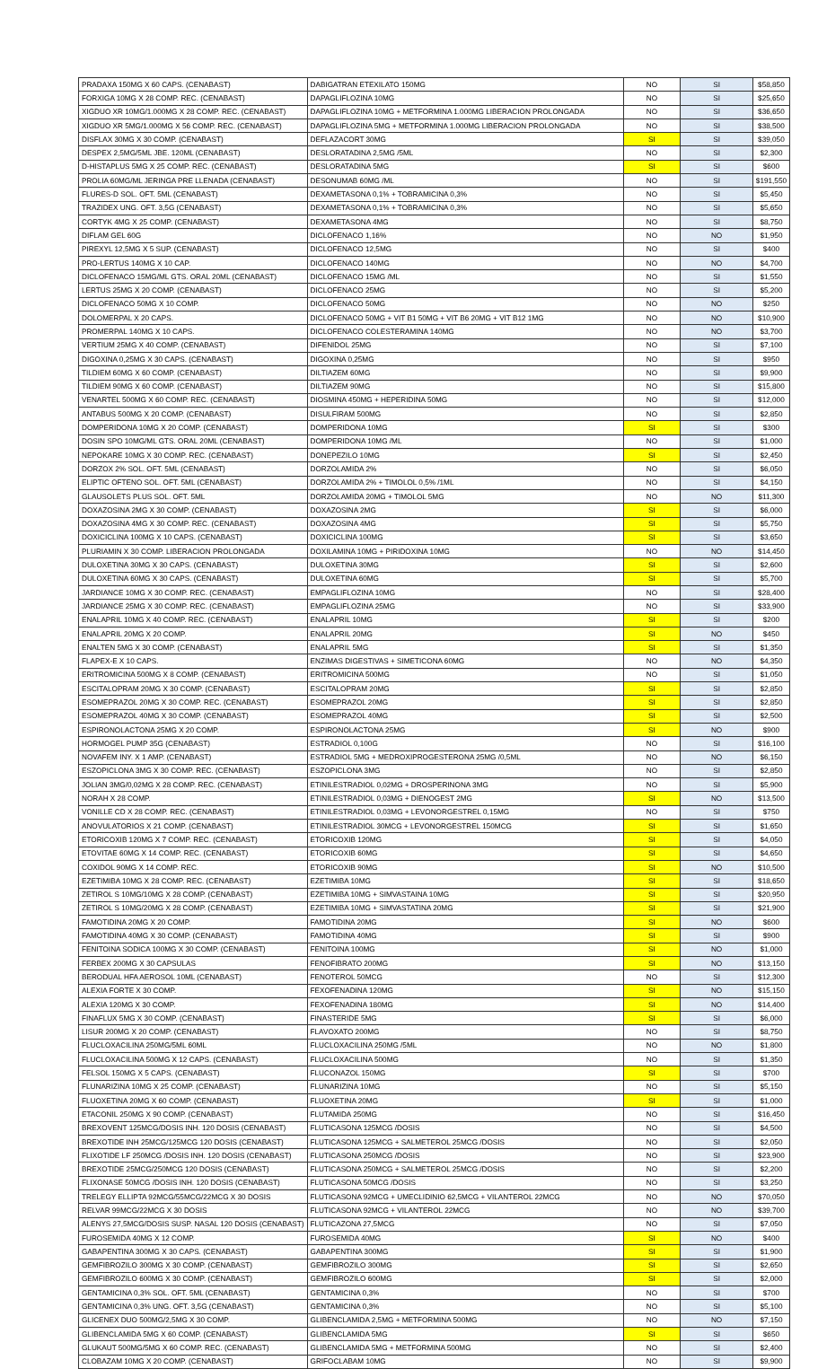| PRADAXA 150MG X 60 CAPS. (CENABAST) | DABIGATRAN ETEXILATO 150MG | NO | SI | $58,850 |
| FORXIGA 10MG X 28 COMP. REC. (CENABAST) | DAPAGLIFLOZINA 10MG | NO | SI | $25,650 |
| XIGDUO XR 10MG/1.000MG X 28 COMP. REC. (CENABAST) | DAPAGLIFLOZINA 10MG + METFORMINA 1.000MG LIBERACION PROLONGADA | NO | SI | $36,650 |
| XIGDUO XR 5MG/1.000MG X 56 COMP. REC. (CENABAST) | DAPAGLIFLOZINA 5MG + METFORMINA 1.000MG LIBERACION PROLONGADA | NO | SI | $38,500 |
| DISFLAX 30MG X 30 COMP. (CENABAST) | DEFLAZACORT 30MG | SI | SI | $39,050 |
| DESPEX 2,5MG/5ML JBE. 120ML (CENABAST) | DESLORATADINA 2,5MG /5ML | NO | SI | $2,300 |
| D-HISTAPLUS 5MG X 25 COMP. REC. (CENABAST) | DESLORATADINA 5MG | SI | SI | $600 |
| PROLIA 60MG/ML JERINGA PRE LLENADA (CENABAST) | DESONUMAB 60MG /ML | NO | SI | $191,550 |
| FLURES-D SOL. OFT. 5ML (CENABAST) | DEXAMETASONA 0,1% + TOBRAMICINA 0,3% | NO | SI | $5,450 |
| TRAZIDEX UNG. OFT. 3,5G (CENABAST) | DEXAMETASONA 0,1% + TOBRAMICINA 0,3% | NO | SI | $5,650 |
| CORTYK 4MG X 25 COMP. (CENABAST) | DEXAMETASONA 4MG | NO | SI | $8,750 |
| DIFLAM GEL 60G | DICLOFENACO 1,16% | NO | NO | $1,950 |
| PIREXYL 12,5MG X 5 SUP. (CENABAST) | DICLOFENACO 12,5MG | NO | SI | $400 |
| PRO-LERTUS 140MG X 10 CAP. | DICLOFENACO 140MG | NO | NO | $4,700 |
| DICLOFENACO 15MG/ML GTS. ORAL 20ML (CENABAST) | DICLOFENACO 15MG /ML | NO | SI | $1,550 |
| LERTUS 25MG X 20 COMP. (CENABAST) | DICLOFENACO 25MG | NO | SI | $5,200 |
| DICLOFENACO 50MG X 10 COMP. | DICLOFENACO 50MG | NO | NO | $250 |
| DOLOMERPAL X 20 CAPS. | DICLOFENACO 50MG + VIT B1 50MG + VIT B6 20MG + VIT B12 1MG | NO | NO | $10,900 |
| PROMERPAL 140MG X 10 CAPS. | DICLOFENACO COLESTERAMINA 140MG | NO | NO | $3,700 |
| VERTIUM 25MG X 40 COMP. (CENABAST) | DIFENIDOL 25MG | NO | SI | $7,100 |
| DIGOXINA 0,25MG X 30 CAPS. (CENABAST) | DIGOXINA 0,25MG | NO | SI | $950 |
| TILDIEM 60MG X 60 COMP. (CENABAST) | DILTIAZEM 60MG | NO | SI | $9,900 |
| TILDIEM 90MG X 60 COMP. (CENABAST) | DILTIAZEM 90MG | NO | SI | $15,800 |
| VENARTEL 500MG X 60 COMP. REC. (CENABAST) | DIOSMINA 450MG + HEPERIDINA 50MG | NO | SI | $12,000 |
| ANTABUS 500MG X 20 COMP. (CENABAST) | DISULFIRAM 500MG | NO | SI | $2,850 |
| DOMPERIDONA 10MG X 20 COMP. (CENABAST) | DOMPERIDONA 10MG | SI | SI | $300 |
| DOSIN SPO 10MG/ML GTS. ORAL 20ML (CENABAST) | DOMPERIDONA 10MG /ML | NO | SI | $1,000 |
| NEPOKARE 10MG X 30 COMP. REC. (CENABAST) | DONEPEZILO 10MG | SI | SI | $2,450 |
| DORZOX 2% SOL. OFT. 5ML (CENABAST) | DORZOLAMIDA 2% | NO | SI | $6,050 |
| ELIPTIC OFTENO SOL. OFT. 5ML (CENABAST) | DORZOLAMIDA 2% + TIMOLOL 0,5% /1ML | NO | SI | $4,150 |
| GLAUSOLETS PLUS SOL. OFT. 5ML | DORZOLAMIDA 20MG + TIMOLOL 5MG | NO | NO | $11,300 |
| DOXAZOSINA 2MG X 30 COMP. (CENABAST) | DOXAZOSINA 2MG | SI | SI | $6,000 |
| DOXAZOSINA 4MG X 30 COMP. REC. (CENABAST) | DOXAZOSINA 4MG | SI | SI | $5,750 |
| DOXICICLINA 100MG X 10 CAPS. (CENABAST) | DOXICICLINA 100MG | SI | SI | $3,650 |
| PLURIAMIN X 30 COMP. LIBERACION PROLONGADA | DOXILAMINA 10MG + PIRIDOXINA 10MG | NO | NO | $14,450 |
| DULOXETINA 30MG X 30 CAPS. (CENABAST) | DULOXETINA 30MG | SI | SI | $2,600 |
| DULOXETINA 60MG X 30 CAPS. (CENABAST) | DULOXETINA 60MG | SI | SI | $5,700 |
| JARDIANCE 10MG X 30 COMP. REC. (CENABAST) | EMPAGLIFLOZINA 10MG | NO | SI | $28,400 |
| JARDIANCE 25MG X 30 COMP. REC. (CENABAST) | EMPAGLIFLOZINA 25MG | NO | SI | $33,900 |
| ENALAPRIL 10MG X 40 COMP. REC. (CENABAST) | ENALAPRIL 10MG | SI | SI | $200 |
| ENALAPRIL 20MG X 20 COMP. | ENALAPRIL 20MG | SI | NO | $450 |
| ENALTEN 5MG X 30 COMP. (CENABAST) | ENALAPRIL 5MG | SI | SI | $1,350 |
| FLAPEX-E X 10 CAPS. | ENZIMAS DIGESTIVAS + SIMETICONA 60MG | NO | NO | $4,350 |
| ERITROMICINA 500MG X 8 COMP. (CENABAST) | ERITROMICINA 500MG | NO | SI | $1,050 |
| ESCITALOPRAM 20MG X 30 COMP. (CENABAST) | ESCITALOPRAM 20MG | SI | SI | $2,850 |
| ESOMEPRAZOL 20MG X 30 COMP. REC. (CENABAST) | ESOMEPRAZOL 20MG | SI | SI | $2,850 |
| ESOMEPRAZOL 40MG X 30 COMP. (CENABAST) | ESOMEPRAZOL 40MG | SI | SI | $2,500 |
| ESPIRONOLACTONA 25MG X 20 COMP. | ESPIRONOLACTONA 25MG | SI | NO | $900 |
| HORMOGEL PUMP 35G (CENABAST) | ESTRADIOL 0,100G | NO | SI | $16,100 |
| NOVAFEM INY. X 1 AMP. (CENABAST) | ESTRADIOL 5MG + MEDROXIPROGESTERONA 25MG /0,5ML | NO | NO | $6,150 |
| ESZOPICLONA 3MG X 30 COMP. REC. (CENABAST) | ESZOPICLONA 3MG | NO | SI | $2,850 |
| JOLIAN 3MG/0,02MG X 28 COMP. REC. (CENABAST) | ETINILESTRADIOL 0,02MG + DROSPERINONA 3MG | NO | SI | $5,900 |
| NORAH X 28 COMP. | ETINILESTRADIOL 0,03MG + DIENOGEST 2MG | SI | NO | $13,500 |
| VONILLE CD X 28 COMP. REC. (CENABAST) | ETINILESTRADIOL 0,03MG + LEVONORGESTREL 0,15MG | NO | SI | $750 |
| ANOVULATORIOS X 21 COMP. (CENABAST) | ETINILESTRADIOL 30MCG + LEVONORGESTREL 150MCG | SI | SI | $1,650 |
| ETORICOXIB 120MG X 7 COMP. REC. (CENABAST) | ETORICOXIB 120MG | SI | SI | $4,050 |
| ETOVITAE 60MG X 14 COMP. REC. (CENABAST) | ETORICOXIB 60MG | SI | SI | $4,650 |
| COXIDOL 90MG X 14 COMP. REC. | ETORICOXIB 90MG | SI | NO | $10,500 |
| EZETIMIBA 10MG X 28 COMP. REC. (CENABAST) | EZETIMIBA 10MG | SI | SI | $18,650 |
| ZETIROL S 10MG/10MG X 28 COMP. (CENABAST) | EZETIMIBA 10MG + SIMVASTAINA 10MG | SI | SI | $20,950 |
| ZETIROL S 10MG/20MG X 28 COMP. (CENABAST) | EZETIMIBA 10MG + SIMVASTATINA 20MG | SI | SI | $21,900 |
| FAMOTIDINA 20MG X 20 COMP. | FAMOTIDINA 20MG | SI | NO | $600 |
| FAMOTIDINA 40MG X 30 COMP. (CENABAST) | FAMOTIDINA 40MG | SI | SI | $900 |
| FENITOINA SODICA 100MG X 30 COMP. (CENABAST) | FENITOINA 100MG | SI | NO | $1,000 |
| FERBEX 200MG X 30 CAPSULAS | FENOFIBRATO 200MG | SI | NO | $13,150 |
| BERODUAL HFA AEROSOL 10ML (CENABAST) | FENOTEROL 50MCG | NO | SI | $12,300 |
| ALEXIA FORTE X 30 COMP. | FEXOFENADINA 120MG | SI | NO | $15,150 |
| ALEXIA 120MG X 30 COMP. | FEXOFENADINA 180MG | SI | NO | $14,400 |
| FINAFLUX 5MG X 30 COMP. (CENABAST) | FINASTERIDE 5MG | SI | SI | $6,000 |
| LISUR 200MG X 20 COMP. (CENABAST) | FLAVOXATO 200MG | NO | SI | $8,750 |
| FLUCLOXACILINA 250MG/5ML 60ML | FLUCLOXACILINA 250MG /5ML | NO | NO | $1,800 |
| FLUCLOXACILINA 500MG X 12 CAPS. (CENABAST) | FLUCLOXACILINA 500MG | NO | SI | $1,350 |
| FELSOL 150MG X 5 CAPS. (CENABAST) | FLUCONAZOL 150MG | SI | SI | $700 |
| FLUNARIZINA 10MG X 25 COMP. (CENABAST) | FLUNARIZINA 10MG | NO | SI | $5,150 |
| FLUOXETINA 20MG X 60 COMP. (CENABAST) | FLUOXETINA 20MG | SI | SI | $1,000 |
| ETACONIL 250MG X 90 COMP. (CENABAST) | FLUTAMIDA 250MG | NO | SI | $16,450 |
| BREXOVENT 125MCG/DOSIS INH. 120 DOSIS (CENABAST) | FLUTICASONA 125MCG /DOSIS | NO | SI | $4,500 |
| BREXOTIDE INH 25MCG/125MCG 120 DOSIS (CENABAST) | FLUTICASONA 125MCG + SALMETEROL 25MCG /DOSIS | NO | SI | $2,050 |
| FLIXOTIDE LF 250MCG /DOSIS INH. 120 DOSIS (CENABAST) | FLUTICASONA 250MCG /DOSIS | NO | SI | $23,900 |
| BREXOTIDE 25MCG/250MCG 120 DOSIS (CENABAST) | FLUTICASONA 250MCG + SALMETEROL 25MCG /DOSIS | NO | SI | $2,200 |
| FLIXONASE 50MCG /DOSIS INH. 120 DOSIS (CENABAST) | FLUTICASONA 50MCG /DOSIS | NO | SI | $3,250 |
| TRELEGY ELLIPTA 92MCG/55MCG/22MCG X 30 DOSIS | FLUTICASONA 92MCG + UMECLIDINIO 62,5MCG + VILANTEROL 22MCG | NO | NO | $70,050 |
| RELVAR 99MCG/22MCG X 30 DOSIS | FLUTICASONA 92MCG + VILANTEROL 22MCG | NO | NO | $39,700 |
| ALENYS 27,5MCG/DOSIS SUSP. NASAL 120 DOSIS (CENABAST) | FLUTICAZONA 27,5MCG | NO | SI | $7,050 |
| FUROSEMIDA 40MG X 12 COMP. | FUROSEMIDA 40MG | SI | NO | $400 |
| GABAPENTINA 300MG X 30 CAPS. (CENABAST) | GABAPENTINA 300MG | SI | SI | $1,900 |
| GEMFIBROZILO 300MG X 30 COMP. (CENABAST) | GEMFIBROZILO 300MG | SI | SI | $2,650 |
| GEMFIBROZILO 600MG X 30 COMP. (CENABAST) | GEMFIBROZILO 600MG | SI | SI | $2,000 |
| GENTAMICINA 0,3% SOL. OFT. 5ML (CENABAST) | GENTAMICINA 0,3% | NO | SI | $700 |
| GENTAMICINA 0,3% UNG. OFT. 3,5G (CENABAST) | GENTAMICINA 0,3% | NO | SI | $5,100 |
| GLICENEX DUO 500MG/2,5MG X 30 COMP. | GLIBENCLAMIDA 2,5MG + METFORMINA 500MG | NO | NO | $7,150 |
| GLIBENCLAMIDA 5MG X 60 COMP. (CENABAST) | GLIBENCLAMIDA 5MG | SI | SI | $650 |
| GLUKAUT 500MG/5MG X 60 COMP. REC. (CENABAST) | GLIBENCLAMIDA 5MG + METFORMINA 500MG | NO | SI | $2,400 |
| CLOBAZAM 10MG X 20 COMP. (CENABAST) | GRIFOCLABAM 10MG | NO | SI | $9,900 |